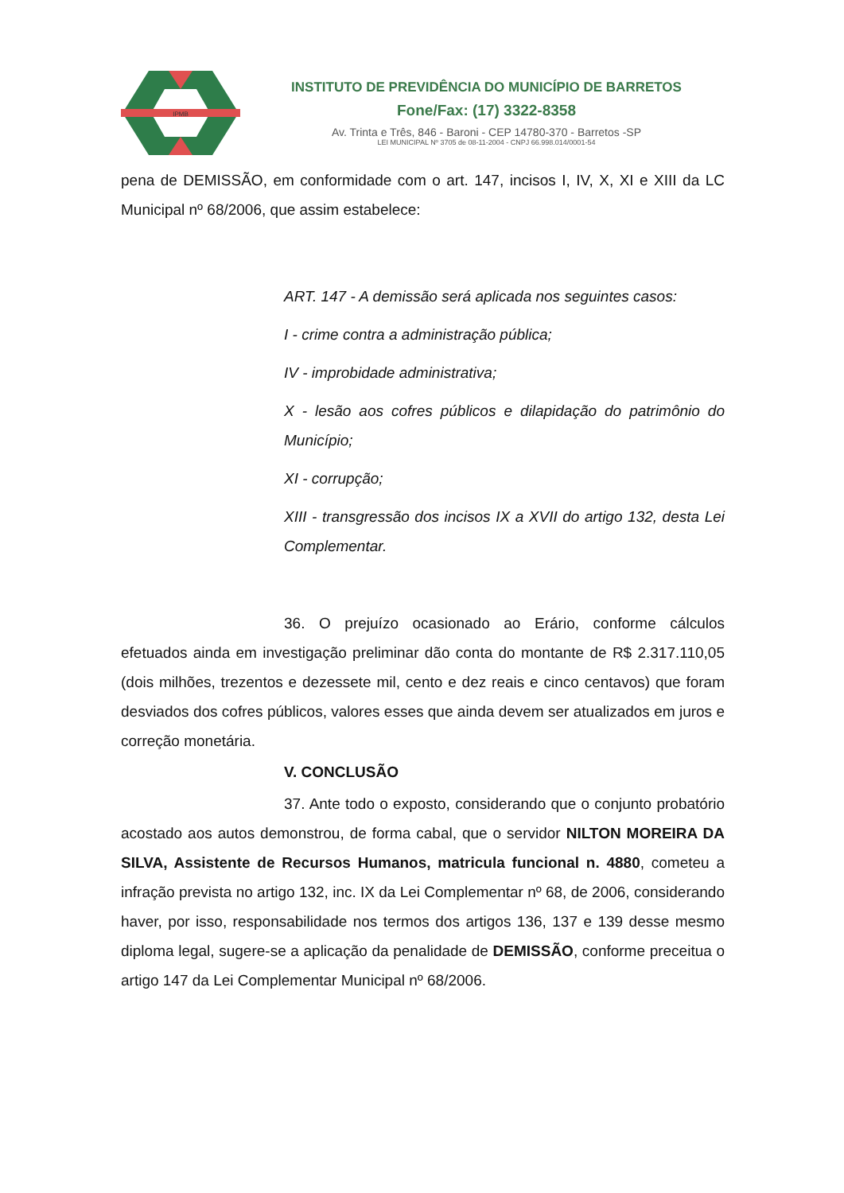IPMB
INSTITUTO DE PREVIDÊNCIA DO MUNICÍPIO DE BARRETOS
Fone/Fax: (17) 3322-8358
Av. Trinta e Três, 846 - Baroni - CEP 14780-370 - Barretos -SP
LEI MUNICIPAL Nº 3705 de 08-11-2004 - CNPJ 66.998.014/0001-54
pena de DEMISSÃO, em conformidade com o art. 147, incisos I, IV, X, XI e XIII da LC Municipal nº 68/2006, que assim estabelece:
ART. 147 - A demissão será aplicada nos seguintes casos:
I - crime contra a administração pública;
IV - improbidade administrativa;
X - lesão aos cofres públicos e dilapidação do patrimônio do Município;
XI - corrupção;
XIII - transgressão dos incisos IX a XVII do artigo 132, desta Lei Complementar.
36. O prejuízo ocasionado ao Erário, conforme cálculos efetuados ainda em investigação preliminar dão conta do montante de R$ 2.317.110,05 (dois milhões, trezentos e dezessete mil, cento e dez reais e cinco centavos) que foram desviados dos cofres públicos, valores esses que ainda devem ser atualizados em juros e correção monetária.
V. CONCLUSÃO
37. Ante todo o exposto, considerando que o conjunto probatório acostado aos autos demonstrou, de forma cabal, que o servidor NILTON MOREIRA DA SILVA, Assistente de Recursos Humanos, matricula funcional n. 4880, cometeu a infração prevista no artigo 132, inc. IX da Lei Complementar nº 68, de 2006, considerando haver, por isso, responsabilidade nos termos dos artigos 136, 137 e 139 desse mesmo diploma legal, sugere-se a aplicação da penalidade de DEMISSÃO, conforme preceitua o artigo 147 da Lei Complementar Municipal nº 68/2006.